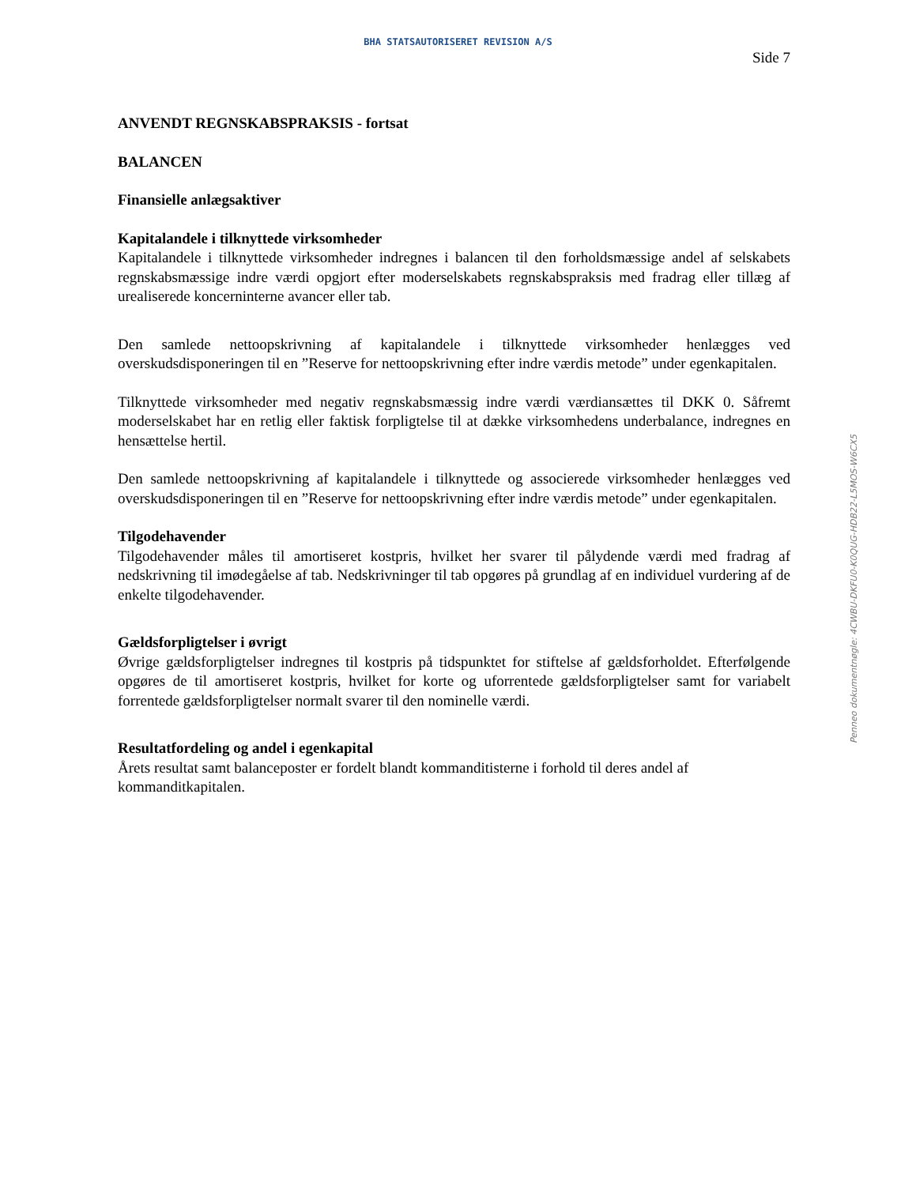BHA STATSAUTORISERET REVISION A/S
Side 7
ANVENDT REGNSKABSPRAKSIS - fortsat
BALANCEN
Finansielle anlægsaktiver
Kapitalandele i tilknyttede virksomheder
Kapitalandele i tilknyttede virksomheder indregnes i balancen til den forholdsmæssige andel af selskabets regnskabsmæssige indre værdi opgjort efter moderselskabets regnskabspraksis med fradrag eller tillæg af urealiserede koncerninterne avancer eller tab.
Den samlede nettoopskrivning af kapitalandele i tilknyttede virksomheder henlægges ved overskudsdisponeringen til en ”Reserve for nettoopskrivning efter indre værdis metode” under egenkapitalen.
Tilknyttede virksomheder med negativ regnskabsmæssig indre værdi værdiansættes til DKK 0. Såfremt moderselskabet har en retlig eller faktisk forpligtelse til at dække virksomhedens underbalance, indregnes en hensættelse hertil.
Den samlede nettoopskrivning af kapitalandele i tilknyttede og associerede virksomheder henlægges ved overskudsdisponeringen til en ”Reserve for nettoopskrivning efter indre værdis metode” under egenkapitalen.
Tilgodehavender
Tilgodehavender måles til amortiseret kostpris, hvilket her svarer til pålydende værdi med fradrag af nedskrivning til imødegåelse af tab. Nedskrivninger til tab opgøres på grundlag af en individuel vurdering af de enkelte tilgodehavender.
Gældsforpligtelser i øvrigt
Øvrige gældsforpligtelser indregnes til kostpris på tidspunktet for stiftelse af gældsforholdet. Efterfølgende opgøres de til amortiseret kostpris, hvilket for korte og uforrentede gældsforpligtelser samt for variabelt forrentede gældsforpligtelser normalt svarer til den nominelle værdi.
Resultatfordeling og andel i egenkapital
Årets resultat samt balanceposter er fordelt blandt kommanditisterne i forhold til deres andel af kommanditkapitalen.
Penneo dokumentnøgle: 4CWBU-DKFU0-K0QUG-HDB22-L5MOS-W6CX5